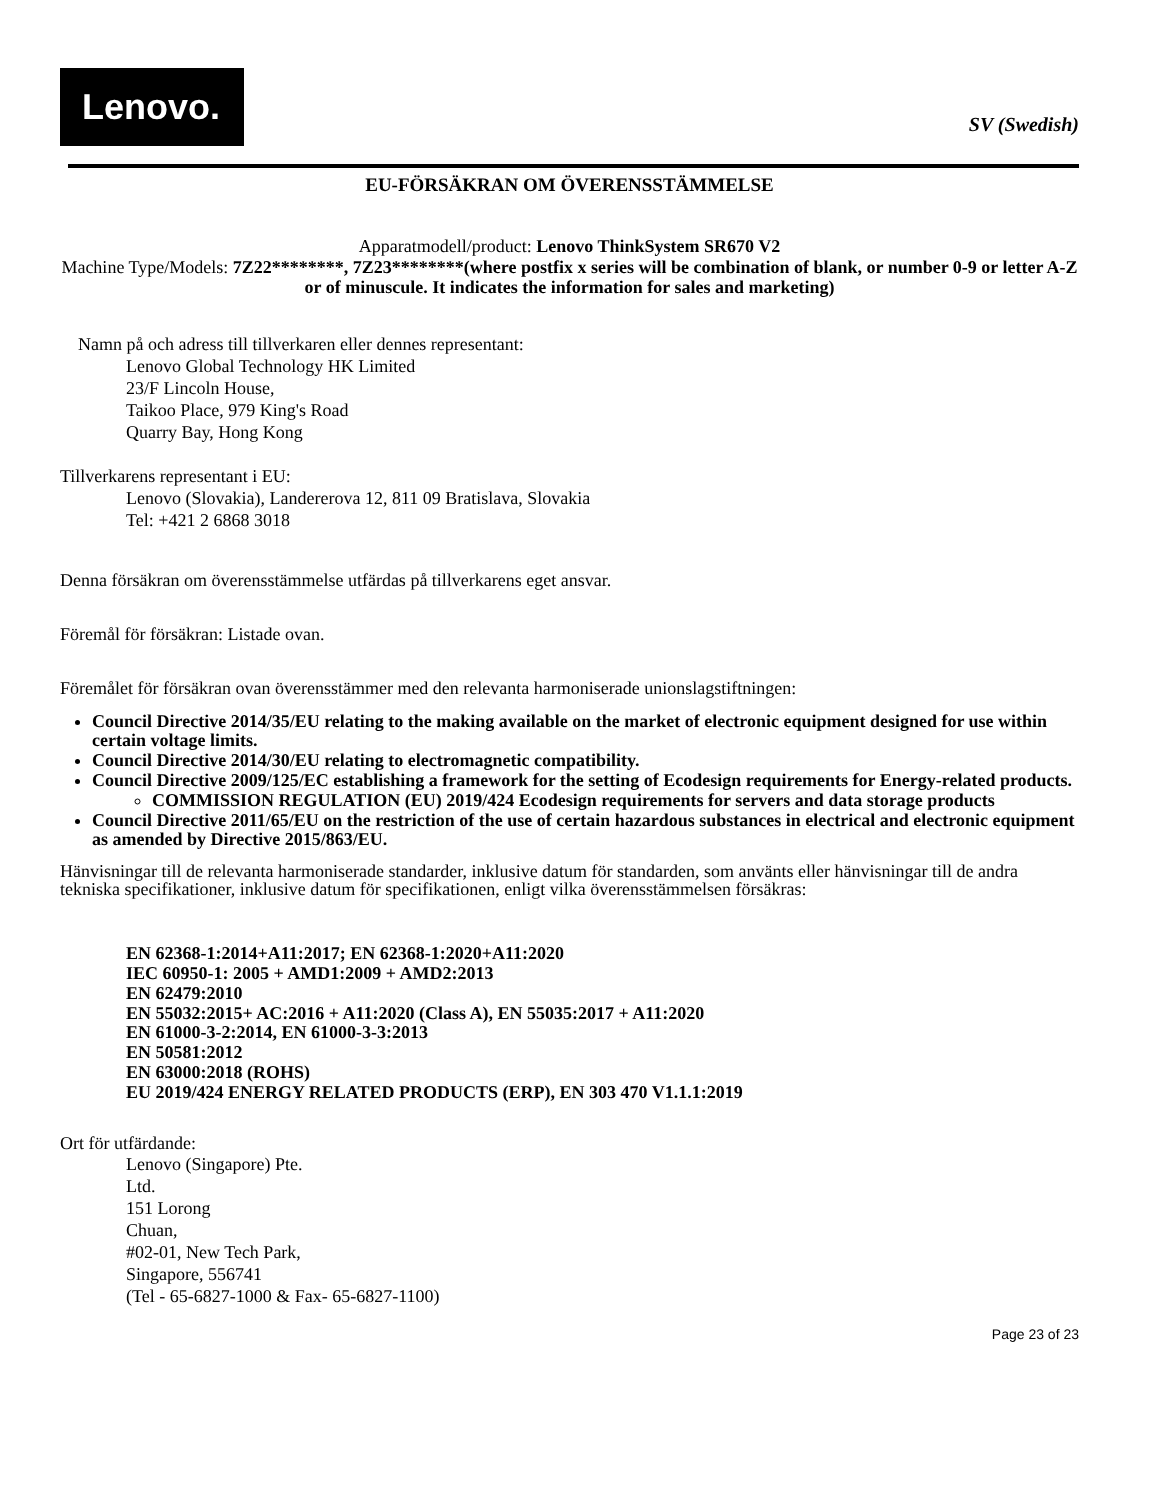Lenovo.
SV (Swedish)
EU-FÖRSÄKRAN OM ÖVERENSSTÄMMELSE
Apparatmodell/product: Lenovo ThinkSystem SR670 V2
Machine Type/Models: 7Z22********, 7Z23********(where postfix x series will be combination of blank, or number 0-9 or letter A-Z or of minuscule. It indicates the information for sales and marketing)
Namn på och adress till tillverkaren eller dennes representant:
Lenovo Global Technology HK Limited
23/F Lincoln House,
Taikoo Place, 979 King's Road
Quarry Bay, Hong Kong
Tillverkarens representant i EU:
Lenovo (Slovakia), Landererova 12, 811 09 Bratislava, Slovakia
Tel: +421 2 6868 3018
Denna försäkran om överensstämmelse utfärdas på tillverkarens eget ansvar.
Föremål för försäkran: Listade ovan.
Föremålet för försäkran ovan överensstämmer med den relevanta harmoniserade unionslagstiftningen:
Council Directive 2014/35/EU relating to the making available on the market of electronic equipment designed for use within certain voltage limits.
Council Directive 2014/30/EU relating to electromagnetic compatibility.
Council Directive 2009/125/EC establishing a framework for the setting of Ecodesign requirements for Energy-related products.
COMMISSION REGULATION (EU) 2019/424 Ecodesign requirements for servers and data storage products
Council Directive 2011/65/EU on the restriction of the use of certain hazardous substances in electrical and electronic equipment as amended by Directive 2015/863/EU.
Hänvisningar till de relevanta harmoniserade standarder, inklusive datum för standarden, som använts eller hänvisningar till de andra tekniska specifikationer, inklusive datum för specifikationen, enligt vilka överensstämmelsen försäkras:
EN 62368-1:2014+A11:2017; EN 62368-1:2020+A11:2020
IEC 60950-1: 2005 + AMD1:2009 + AMD2:2013
EN 62479:2010
EN 55032:2015+ AC:2016 + A11:2020 (Class A), EN 55035:2017 + A11:2020
EN 61000-3-2:2014, EN 61000-3-3:2013
EN 50581:2012
EN 63000:2018 (ROHS)
EU 2019/424 ENERGY RELATED PRODUCTS (ERP), EN 303 470 V1.1.1:2019
Ort för utfärdande:
Lenovo (Singapore) Pte.
Ltd.
151 Lorong
Chuan,
#02-01, New Tech Park,
Singapore, 556741
(Tel - 65-6827-1000 & Fax- 65-6827-1100)
Page 23 of 23